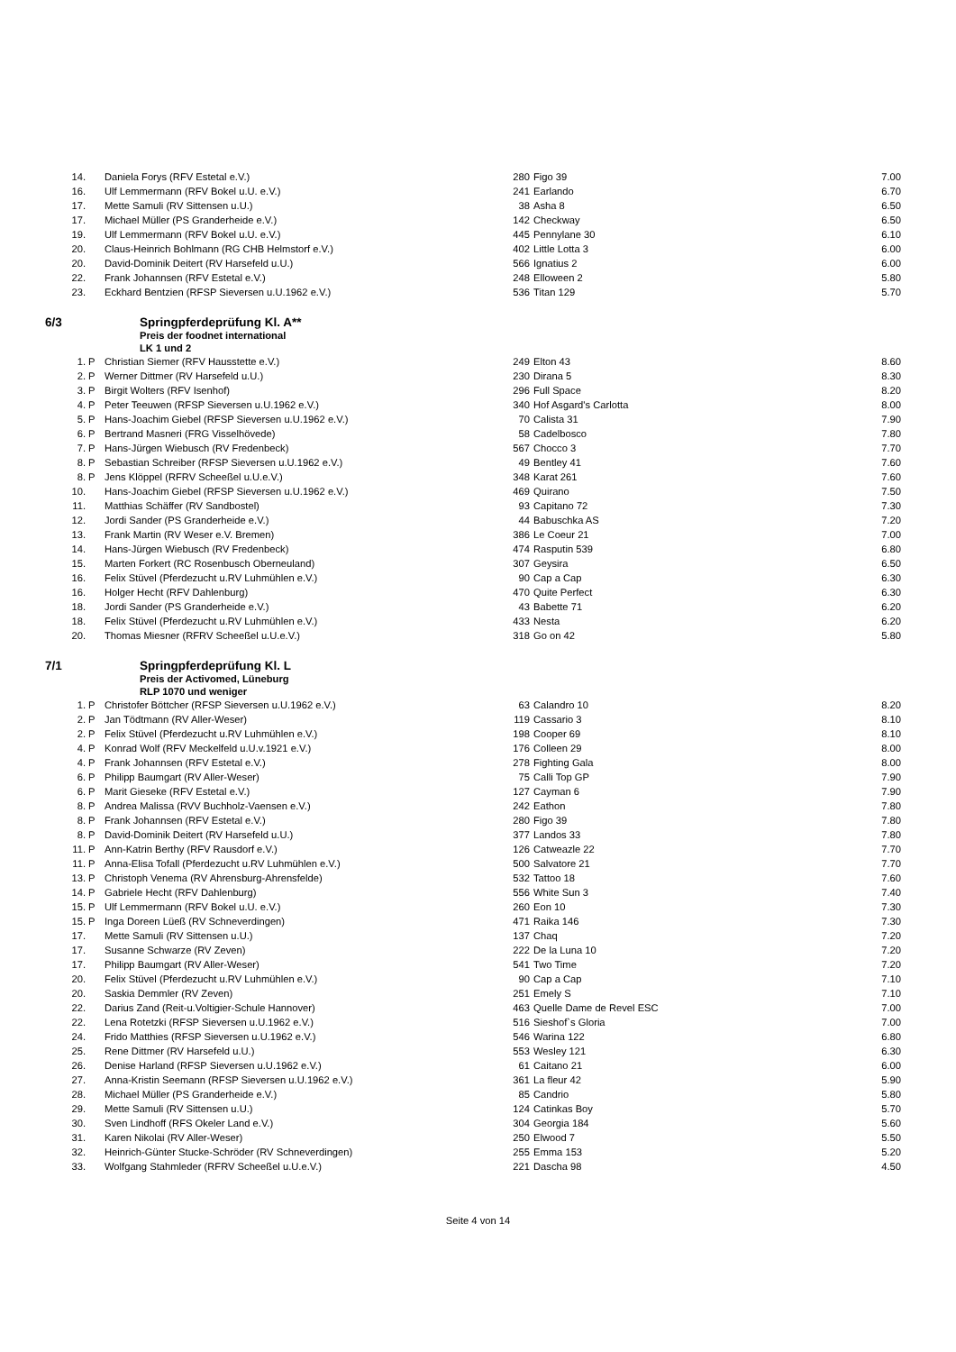| 14. | | Daniela Forys (RFV Estetal e.V.) | 280 | Figo 39 | 7.00 |
| 16. | | Ulf Lemmermann (RFV Bokel u.U. e.V.) | 241 | Earlando | 6.70 |
| 17. | | Mette Samuli (RV Sittensen u.U.) | 38 | Asha 8 | 6.50 |
| 17. | | Michael Müller (PS Granderheide e.V.) | 142 | Checkway | 6.50 |
| 19. | | Ulf Lemmermann (RFV Bokel u.U. e.V.) | 445 | Pennylane 30 | 6.10 |
| 20. | | Claus-Heinrich Bohlmann (RG CHB Helmstorf e.V.) | 402 | Little Lotta 3 | 6.00 |
| 20. | | David-Dominik Deitert (RV Harsefeld u.U.) | 566 | Ignatius 2 | 6.00 |
| 22. | | Frank Johannsen (RFV Estetal e.V.) | 248 | Elloween 2 | 5.80 |
| 23. | | Eckhard Bentzien (RFSP Sieversen u.U.1962 e.V.) | 536 | Titan 129 | 5.70 |
6/3 Springpferdeprüfung Kl. A**
Preis der foodnet international
LK 1 und 2
| 1. | P | Christian Siemer (RFV Hausstette e.V.) | 249 | Elton 43 | 8.60 |
| 2. | P | Werner Dittmer (RV Harsefeld u.U.) | 230 | Dirana 5 | 8.30 |
| 3. | P | Birgit Wolters (RFV Isenhof) | 296 | Full Space | 8.20 |
| 4. | P | Peter Teeuwen (RFSP Sieversen u.U.1962 e.V.) | 340 | Hof Asgard's Carlotta | 8.00 |
| 5. | P | Hans-Joachim Giebel (RFSP Sieversen u.U.1962 e.V.) | 70 | Calista 31 | 7.90 |
| 6. | P | Bertrand Masneri (FRG Visselhövede) | 58 | Cadelbosco | 7.80 |
| 7. | P | Hans-Jürgen Wiebusch (RV Fredenbeck) | 567 | Chocco 3 | 7.70 |
| 8. | P | Sebastian Schreiber (RFSP Sieversen u.U.1962 e.V.) | 49 | Bentley 41 | 7.60 |
| 8. | P | Jens Klöppel (RFRV Scheeßel u.U.e.V.) | 348 | Karat 261 | 7.60 |
| 10. | | Hans-Joachim Giebel (RFSP Sieversen u.U.1962 e.V.) | 469 | Quirano | 7.50 |
| 11. | | Matthias Schäffer (RV Sandbostel) | 93 | Capitano 72 | 7.30 |
| 12. | | Jordi Sander (PS Granderheide e.V.) | 44 | Babuschka AS | 7.20 |
| 13. | | Frank Martin (RV Weser e.V. Bremen) | 386 | Le Coeur 21 | 7.00 |
| 14. | | Hans-Jürgen Wiebusch (RV Fredenbeck) | 474 | Rasputin 539 | 6.80 |
| 15. | | Marten Forkert (RC Rosenbusch Oberneuland) | 307 | Geysira | 6.50 |
| 16. | | Felix Stüvel (Pferdezucht u.RV Luhmühlen e.V.) | 90 | Cap a Cap | 6.30 |
| 16. | | Holger Hecht (RFV Dahlenburg) | 470 | Quite Perfect | 6.30 |
| 18. | | Jordi Sander (PS Granderheide e.V.) | 43 | Babette 71 | 6.20 |
| 18. | | Felix Stüvel (Pferdezucht u.RV Luhmühlen e.V.) | 433 | Nesta | 6.20 |
| 20. | | Thomas Miesner (RFRV Scheeßel u.U.e.V.) | 318 | Go on 42 | 5.80 |
7/1 Springpferdeprüfung Kl. L
Preis der Activomed, Lüneburg
RLP 1070 und weniger
| 1. | P | Christofer Böttcher (RFSP Sieversen u.U.1962 e.V.) | 63 | Calandro 10 | 8.20 |
| 2. | P | Jan Tödtmann (RV Aller-Weser) | 119 | Cassario 3 | 8.10 |
| 2. | P | Felix Stüvel (Pferdezucht u.RV Luhmühlen e.V.) | 198 | Cooper 69 | 8.10 |
| 4. | P | Konrad Wolf (RFV Meckelfeld u.U.v.1921 e.V.) | 176 | Colleen 29 | 8.00 |
| 4. | P | Frank Johannsen (RFV Estetal e.V.) | 278 | Fighting Gala | 8.00 |
| 6. | P | Philipp Baumgart (RV Aller-Weser) | 75 | Calli Top GP | 7.90 |
| 6. | P | Marit Gieseke (RFV Estetal e.V.) | 127 | Cayman 6 | 7.90 |
| 8. | P | Andrea Malissa (RVV Buchholz-Vaensen e.V.) | 242 | Eathon | 7.80 |
| 8. | P | Frank Johannsen (RFV Estetal e.V.) | 280 | Figo 39 | 7.80 |
| 8. | P | David-Dominik Deitert (RV Harsefeld u.U.) | 377 | Landos 33 | 7.80 |
| 11. | P | Ann-Katrin Berthy (RFV Rausdorf e.V.) | 126 | Catweazle 22 | 7.70 |
| 11. | P | Anna-Elisa Tofall (Pferdezucht u.RV Luhmühlen e.V.) | 500 | Salvatore 21 | 7.70 |
| 13. | P | Christoph Venema (RV Ahrensburg-Ahrensfelde) | 532 | Tattoo 18 | 7.60 |
| 14. | P | Gabriele Hecht (RFV Dahlenburg) | 556 | White Sun 3 | 7.40 |
| 15. | P | Ulf Lemmermann (RFV Bokel u.U. e.V.) | 260 | Eon 10 | 7.30 |
| 15. | P | Inga Doreen Lüeß (RV Schneverdingen) | 471 | Raika 146 | 7.30 |
| 17. | | Mette Samuli (RV Sittensen u.U.) | 137 | Chaq | 7.20 |
| 17. | | Susanne Schwarze (RV Zeven) | 222 | De la Luna 10 | 7.20 |
| 17. | | Philipp Baumgart (RV Aller-Weser) | 541 | Two Time | 7.20 |
| 20. | | Felix Stüvel (Pferdezucht u.RV Luhmühlen e.V.) | 90 | Cap a Cap | 7.10 |
| 20. | | Saskia Demmler (RV Zeven) | 251 | Emely S | 7.10 |
| 22. | | Darius Zand (Reit-u.Voltigier-Schule Hannover) | 463 | Quelle Dame de Revel ESC | 7.00 |
| 22. | | Lena Rotetzki (RFSP Sieversen u.U.1962 e.V.) | 516 | Sieshof`s Gloria | 7.00 |
| 24. | | Frido Matthies (RFSP Sieversen u.U.1962 e.V.) | 546 | Warina 122 | 6.80 |
| 25. | | Rene Dittmer (RV Harsefeld u.U.) | 553 | Wesley 121 | 6.30 |
| 26. | | Denise Harland (RFSP Sieversen u.U.1962 e.V.) | 61 | Caitano 21 | 6.00 |
| 27. | | Anna-Kristin Seemann (RFSP Sieversen u.U.1962 e.V.) | 361 | La fleur 42 | 5.90 |
| 28. | | Michael Müller (PS Granderheide e.V.) | 85 | Candrio | 5.80 |
| 29. | | Mette Samuli (RV Sittensen u.U.) | 124 | Catinkas Boy | 5.70 |
| 30. | | Sven Lindhoff (RFS Okeler Land e.V.) | 304 | Georgia 184 | 5.60 |
| 31. | | Karen Nikolai (RV Aller-Weser) | 250 | Elwood 7 | 5.50 |
| 32. | | Heinrich-Günter Stucke-Schröder (RV Schneverdingen) | 255 | Emma 153 | 5.20 |
| 33. | | Wolfgang Stahmleder (RFRV Scheeßel u.U.e.V.) | 221 | Dascha 98 | 4.50 |
Seite 4 von 14